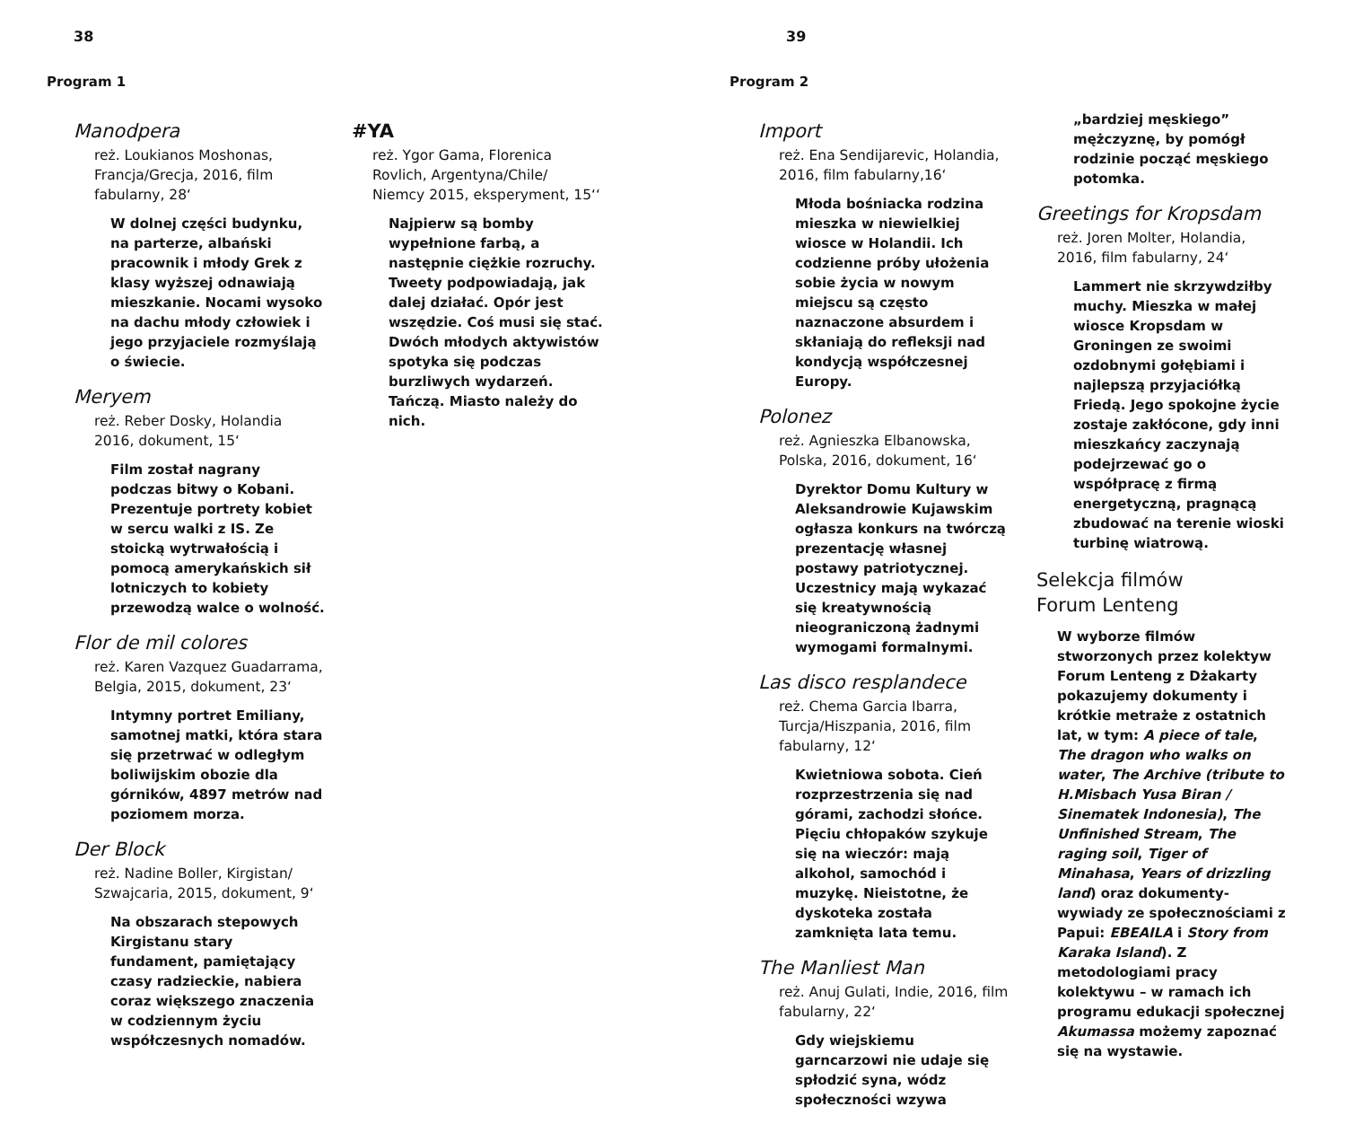38
Program 1
Manodpera
reż. Loukianos Moshonas, Francja/Grecja, 2016, film fabularny, 28‘
W dolnej części budynku, na parterze, albański pracownik i młody Grek z klasy wyższej odnawiają mieszkanie. Nocami wysoko na dachu młody człowiek i jego przyjaciele rozmyślają o świecie.
Meryem
reż. Reber Dosky, Holandia 2016, dokument, 15‘
Film został nagrany podczas bitwy o Kobani. Prezentuje portrety kobiet w sercu walki z IS. Ze stoicką wytrwałością i pomocą amerykańskich sił lotniczych to kobiety przewodzą walce o wolność.
Flor de mil colores
reż. Karen Vazquez Guadarrama, Belgia, 2015, dokument, 23‘
Intymny portret Emiliany, samotnej matki, która stara się przetrwać w odległym boliwijskim obozie dla górników, 4897 metrów nad poziomem morza.
Der Block
reż. Nadine Boller, Kirgistan/ Szwajcaria, 2015, dokument, 9‘
Na obszarach stepowych Kirgistanu stary fundament, pamiętający czasy radzieckie, nabiera coraz większego znaczenia w codziennym życiu współczesnych nomadów.
#YA
reż. Ygor Gama, Florenica Rovlich, Argentyna/Chile/ Niemcy 2015, eksperyment, 15‘‘
Najpierw są bomby wypełnione farbą, a następnie ciężkie rozruchy. Tweety podpowiadają, jak dalej działać. Opór jest wszędzie. Coś musi się stać. Dwóch młodych aktywistów spotyka się podczas burzliwych wydarzeń. Tańczą. Miasto należy do nich.
39
Program 2
Import
reż. Ena Sendijarevic, Holandia, 2016, film fabularny,16‘
Młoda bośniacka rodzina mieszka w niewielkiej wiosce w Holandii. Ich codzienne próby ułożenia sobie życia w nowym miejscu są często naznaczone absurdem i skłaniają do refleksji nad kondycją współczesnej Europy.
Polonez
reż. Agnieszka Elbanowska, Polska, 2016, dokument, 16‘
Dyrektor Domu Kultury w Aleksandrowie Kujawskim ogłasza konkurs na twórczą prezentację własnej postawy patriotycznej. Uczestnicy mają wykazać się kreatywnością nieograniczoną żadnymi wymogami formalnymi.
Las disco resplandece
reż. Chema Garcia Ibarra, Turcja/Hiszpania, 2016, film fabularny, 12‘
Kwietniowa sobota. Cień rozprzestrzenia się nad górami, zachodzi słońce. Pięciu chłopaków szykuje się na wieczór: mają alkohol, samochód i muzykę. Nieistotne, że dyskoteka została zamknięta lata temu.
The Manliest Man
reż. Anuj Gulati, Indie, 2016, film fabularny, 22‘
Gdy wiejskiemu garncarzowi nie udaje się spłodzić syna, wódz społeczności wzywa
„bardziej męskiego” mężczyznę, by pomógł rodzinie począć męskiego potomka.
Greetings for Kropsdam
reż. Joren Molter, Holandia, 2016, film fabularny, 24‘
Lammert nie skrzywdziłby muchy. Mieszka w małej wiosce Kropsdam w Groningen ze swoimi ozdobnymi gołębiami i najlepszą przyjaciółką Friedą. Jego spokojne życie zostaje zakłócone, gdy inni mieszkańcy zaczynają podejrzewać go o współpracę z firmą energetyczną, pragnącą zbudować na terenie wioski turbinę wiatrową.
Selekcja filmów
Forum Lenteng
W wyborze filmów stworzonych przez kolektyw Forum Lenteng z Dżakarty pokazujemy dokumenty i krótkie metraże z ostatnich lat, w tym: A piece of tale, The dragon who walks on water, The Archive (tribute to H.Misbach Yusa Biran / Sinematek Indonesia), The Unfinished Stream, The raging soil, Tiger of Minahasa, Years of drizzling land) oraz dokumenty-wywiady ze społecznościami z Papui: EBEAILA i Story from Karaka Island). Z metodologiami pracy kolektywu – w ramach ich programu edukacji społecznej Akumassa możemy zapoznać się na wystawie.